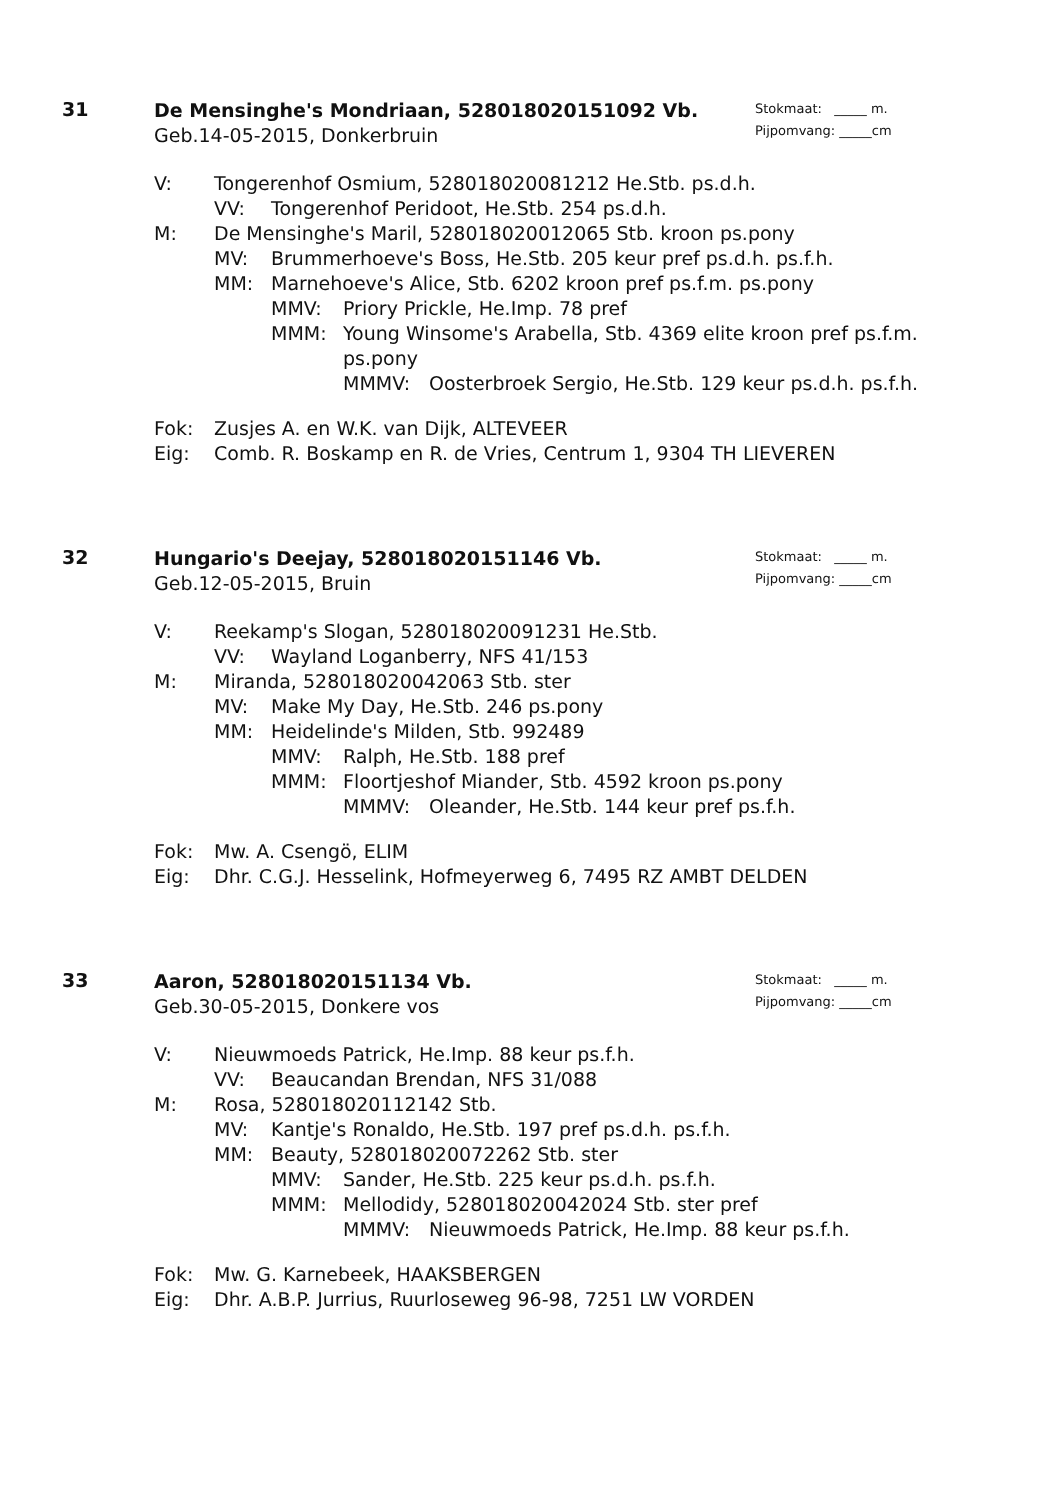31
Stokmaat: _____ m.
Pijpomvang: _____cm
De Mensinghe's Mondriaan, 528018020151092 Vb.
Geb.14-05-2015, Donkerbruin
V: Tongerenhof Osmium, 528018020081212 He.Stb. ps.d.h.
VV: Tongerenhof Peridoot, He.Stb. 254 ps.d.h.
M: De Mensinghe's Maril, 528018020012065 Stb. kroon ps.pony
MV: Brummerhoeve's Boss, He.Stb. 205 keur pref ps.d.h. ps.f.h.
MM: Marnehoeve's Alice, Stb. 6202 kroon pref ps.f.m. ps.pony
MMV: Priory Prickle, He.Imp. 78 pref
MMM: Young Winsome's Arabella, Stb. 4369 elite kroon pref ps.f.m.
ps.pony
MMMV: Oosterbroek Sergio, He.Stb. 129 keur ps.d.h. ps.f.h.
Fok: Zusjes A. en W.K. van Dijk, ALTEVEER
Eig: Comb. R. Boskamp en R. de Vries, Centrum 1, 9304 TH LIEVEREN
32
Stokmaat: _____ m.
Pijpomvang: _____cm
Hungario's Deejay, 528018020151146 Vb.
Geb.12-05-2015, Bruin
V: Reekamp's Slogan, 528018020091231 He.Stb.
VV: Wayland Loganberry, NFS 41/153
M: Miranda, 528018020042063 Stb. ster
MV: Make My Day, He.Stb. 246 ps.pony
MM: Heidelinde's Milden, Stb. 992489
MMV: Ralph, He.Stb. 188 pref
MMM: Floortjeshof Miander, Stb. 4592 kroon ps.pony
MMMV: Oleander, He.Stb. 144 keur pref ps.f.h.
Fok: Mw. A. Csengö, ELIM
Eig: Dhr. C.G.J. Hesselink, Hofmeyerweg 6, 7495 RZ AMBT DELDEN
33
Stokmaat: _____ m.
Pijpomvang: _____cm
Aaron, 528018020151134 Vb.
Geb.30-05-2015, Donkere vos
V: Nieuwmoeds Patrick, He.Imp. 88 keur ps.f.h.
VV: Beaucandan Brendan, NFS 31/088
M: Rosa, 528018020112142 Stb.
MV: Kantje's Ronaldo, He.Stb. 197 pref ps.d.h. ps.f.h.
MM: Beauty, 528018020072262 Stb. ster
MMV: Sander, He.Stb. 225 keur ps.d.h. ps.f.h.
MMM: Mellodidy, 528018020042024 Stb. ster pref
MMMV: Nieuwmoeds Patrick, He.Imp. 88 keur ps.f.h.
Fok: Mw. G. Karnebeek, HAAKSBERGEN
Eig: Dhr. A.B.P. Jurrius, Ruurloseweg 96-98, 7251 LW VORDEN